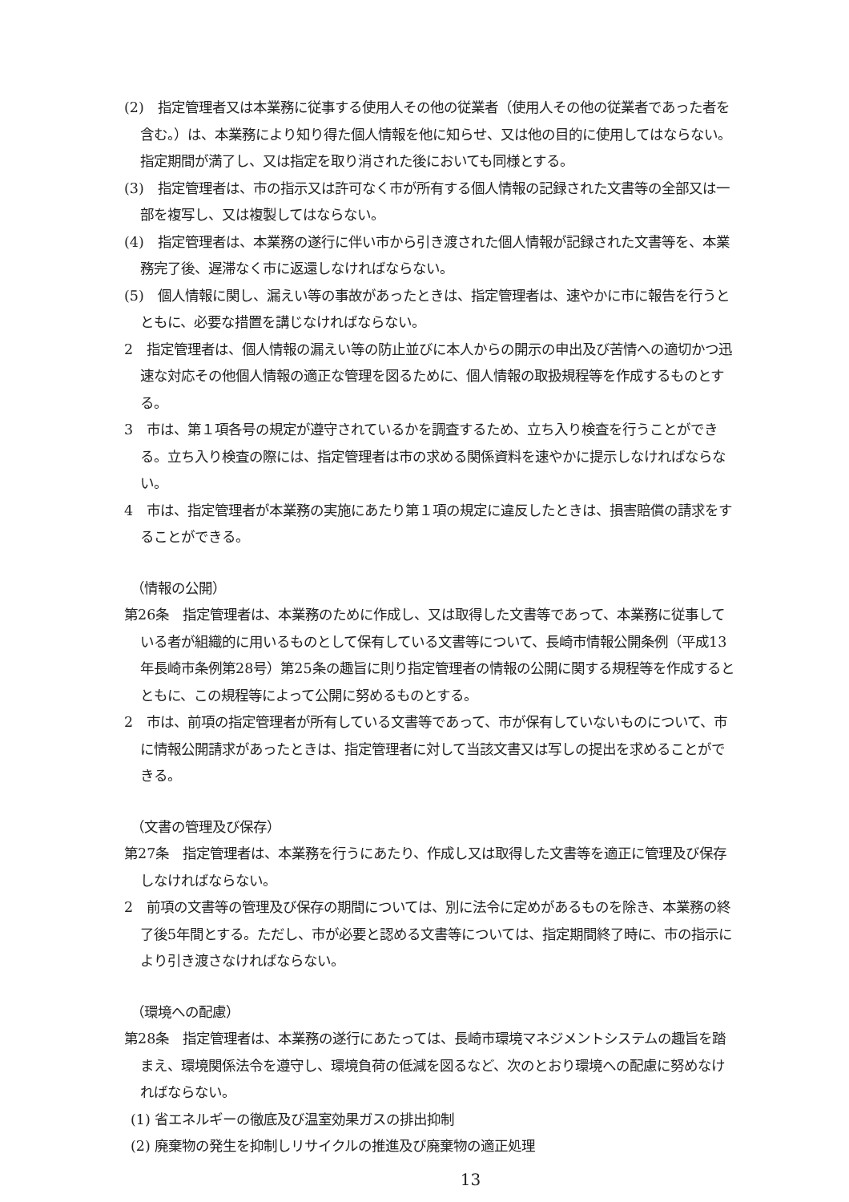(2)　指定管理者又は本業務に従事する使用人その他の従業者（使用人その他の従業者であった者を含む。）は、本業務により知り得た個人情報を他に知らせ、又は他の目的に使用してはならない。指定期間が満了し、又は指定を取り消された後においても同様とする。
(3)　指定管理者は、市の指示又は許可なく市が所有する個人情報の記録された文書等の全部又は一部を複写し、又は複製してはならない。
(4)　指定管理者は、本業務の遂行に伴い市から引き渡された個人情報が記録された文書等を、本業務完了後、遅滞なく市に返還しなければならない。
(5)　個人情報に関し、漏えい等の事故があったときは、指定管理者は、速やかに市に報告を行うとともに、必要な措置を講じなければならない。
2　指定管理者は、個人情報の漏えい等の防止並びに本人からの開示の申出及び苦情への適切かつ迅速な対応その他個人情報の適正な管理を図るために、個人情報の取扱規程等を作成するものとする。
3　市は、第１項各号の規定が遵守されているかを調査するため、立ち入り検査を行うことができる。立ち入り検査の際には、指定管理者は市の求める関係資料を速やかに提示しなければならない。
4　市は、指定管理者が本業務の実施にあたり第１項の規定に違反したときは、損害賠償の請求をすることができる。
（情報の公開）
第26条　指定管理者は、本業務のために作成し、又は取得した文書等であって、本業務に従事している者が組織的に用いるものとして保有している文書等について、長崎市情報公開条例（平成13年長崎市条例第28号）第25条の趣旨に則り指定管理者の情報の公開に関する規程等を作成するとともに、この規程等によって公開に努めるものとする。
2　市は、前項の指定管理者が所有している文書等であって、市が保有していないものについて、市に情報公開請求があったときは、指定管理者に対して当該文書又は写しの提出を求めることができる。
（文書の管理及び保存）
第27条　指定管理者は、本業務を行うにあたり、作成し又は取得した文書等を適正に管理及び保存しなければならない。
2　前項の文書等の管理及び保存の期間については、別に法令に定めがあるものを除き、本業務の終了後5年間とする。ただし、市が必要と認める文書等については、指定期間終了時に、市の指示により引き渡さなければならない。
（環境への配慮）
第28条　指定管理者は、本業務の遂行にあたっては、長崎市環境マネジメントシステムの趣旨を踏まえ、環境関係法令を遵守し、環境負荷の低減を図るなど、次のとおり環境への配慮に努めなければならない。
(1) 省エネルギーの徹底及び温室効果ガスの排出抑制
(2) 廃棄物の発生を抑制しリサイクルの推進及び廃棄物の適正処理
13